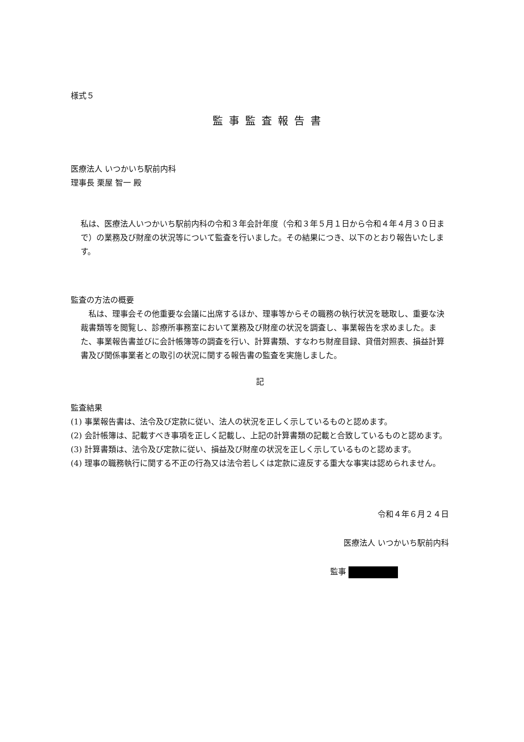様式５
監事監査報告書
医療法人 いつかいち駅前内科
理事長 栗屋 智一 殿
私は、医療法人いつかいち駅前内科の令和３年会計年度（令和３年５月１日から令和４年４月３０日まで）の業務及び財産の状況等について監査を行いました。その結果につき、以下のとおり報告いたします。
監査の方法の概要
　私は、理事会その他重要な会議に出席するほか、理事等からその職務の執行状況を聴取し、重要な決裁書類等を閲覧し、診療所事務室において業務及び財産の状況を調査し、事業報告を求めました。また、事業報告書並びに会計帳簿等の調査を行い、計算書類、すなわち財産目録、貸借対照表、損益計算書及び関係事業者との取引の状況に関する報告書の監査を実施しました。
記
監査結果
(1) 事業報告書は、法令及び定款に従い、法人の状況を正しく示しているものと認めます。
(2) 会計帳簿は、記載すべき事項を正しく記載し、上記の計算書類の記載と合致しているものと認めます。
(3) 計算書類は、法令及び定款に従い、損益及び財産の状況を正しく示しているものと認めます。
(4) 理事の職務執行に関する不正の行為又は法令若しくは定款に違反する重大な事実は認められません。
令和４年６月２４日
医療法人 いつかいち駅前内科
監事